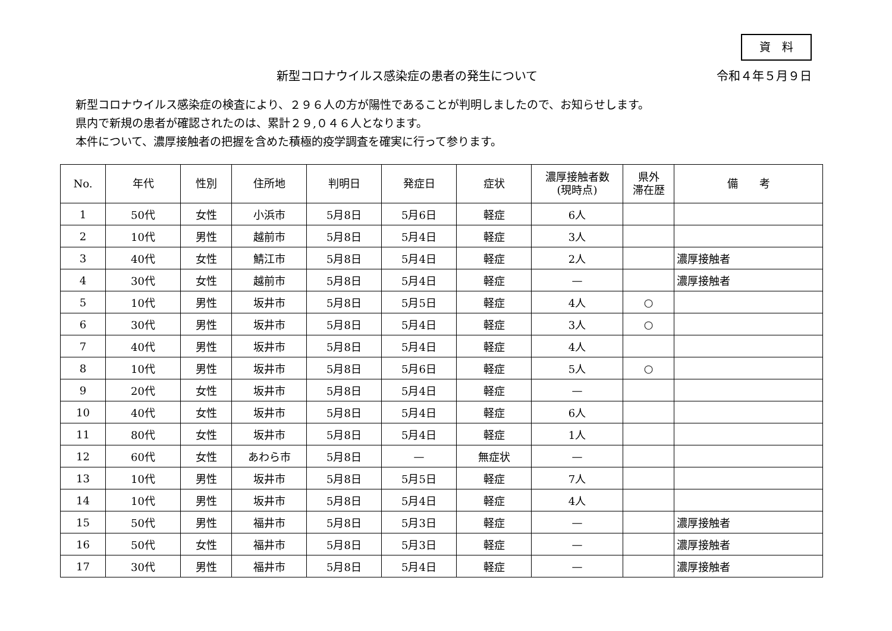資　料
新型コロナウイルス感染症の患者の発生について 令和４年５月９日
新型コロナウイルス感染症の検査により、２９６人の方が陽性であることが判明しましたので、お知らせします。
県内で新規の患者が確認されたのは、累計２９,０４６人となります。
本件について、濃厚接触者の把握を含めた積極的疫学調査を確実に行って参ります。
| No. | 年代 | 性別 | 住所地 | 判明日 | 発症日 | 症状 | 濃厚接触者数 (現時点) | 県外 滞在歴 | 備 考 |
| --- | --- | --- | --- | --- | --- | --- | --- | --- | --- |
| 1 | 50代 | 女性 | 小浜市 | 5月8日 | 5月6日 | 軽症 | 6人 | | |
| 2 | 10代 | 男性 | 越前市 | 5月8日 | 5月4日 | 軽症 | 3人 | | |
| 3 | 40代 | 女性 | 鯖江市 | 5月8日 | 5月4日 | 軽症 | 2人 | | 濃厚接触者 |
| 4 | 30代 | 女性 | 越前市 | 5月8日 | 5月4日 | 軽症 | — | | 濃厚接触者 |
| 5 | 10代 | 男性 | 坂井市 | 5月8日 | 5月5日 | 軽症 | 4人 | ○ | |
| 6 | 30代 | 男性 | 坂井市 | 5月8日 | 5月4日 | 軽症 | 3人 | ○ | |
| 7 | 40代 | 男性 | 坂井市 | 5月8日 | 5月4日 | 軽症 | 4人 | | |
| 8 | 10代 | 男性 | 坂井市 | 5月8日 | 5月6日 | 軽症 | 5人 | ○ | |
| 9 | 20代 | 女性 | 坂井市 | 5月8日 | 5月4日 | 軽症 | — | | |
| 10 | 40代 | 女性 | 坂井市 | 5月8日 | 5月4日 | 軽症 | 6人 | | |
| 11 | 80代 | 女性 | 坂井市 | 5月8日 | 5月4日 | 軽症 | 1人 | | |
| 12 | 60代 | 女性 | あわら市 | 5月8日 | — | 無症状 | — | | |
| 13 | 10代 | 男性 | 坂井市 | 5月8日 | 5月5日 | 軽症 | 7人 | | |
| 14 | 10代 | 男性 | 坂井市 | 5月8日 | 5月4日 | 軽症 | 4人 | | |
| 15 | 50代 | 男性 | 福井市 | 5月8日 | 5月3日 | 軽症 | — | | 濃厚接触者 |
| 16 | 50代 | 女性 | 福井市 | 5月8日 | 5月3日 | 軽症 | — | | 濃厚接触者 |
| 17 | 30代 | 男性 | 福井市 | 5月8日 | 5月4日 | 軽症 | — | | 濃厚接触者 |